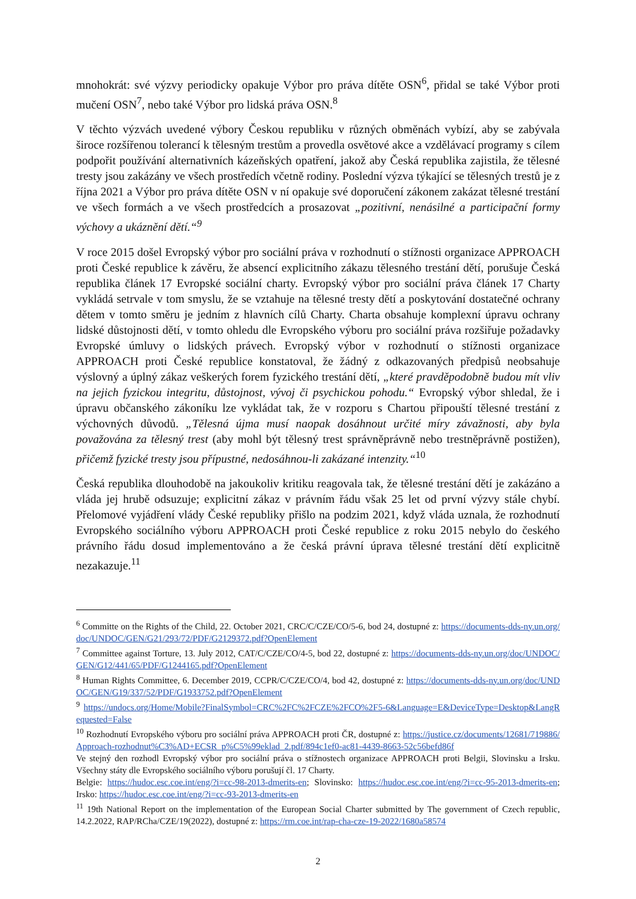mnohokrát: své výzvy periodicky opakuje Výbor pro práva dítěte OSN<sup>6</sup>, přidal se také Výbor proti mučení OSN<sup>7</sup>, nebo také Výbor pro lidská práva OSN.<sup>8</sup>
V těchto výzvách uvedené výbory Českou republiku v různých obměnách vybízí, aby se zabývala široce rozšířenou tolerancí k tělesným trestům a provedla osvětové akce a vzdělávací programy s cílem podpořit používání alternativních kázeňských opatření, jakož aby Česká republika zajistila, že tělesné tresty jsou zakázány ve všech prostředích včetně rodiny. Poslední výzva týkající se tělesných trestů je z října 2021 a Výbor pro práva dítěte OSN v ní opakuje své doporučení zákonem zakázat tělesné trestání ve všech formách a ve všech prostředcích a prosazovat „pozitivní, nenásilné a participační formy výchovy a ukáznění dětí.“<sup>9</sup>
V roce 2015 došel Evropský výbor pro sociální práva v rozhodnutí o stížnosti organizace APPROACH proti České republice k závěru, že absencí explicitního zákazu tělesného trestání dětí, porušuje Česká republika článek 17 Evropské sociální charty. Evropský výbor pro sociální práva článek 17 Charty vykládá setrvale v tom smyslu, že se vztahuje na tělesné tresty dětí a poskytování dostatečné ochrany dětem v tomto směru je jedním z hlavních cílů Charty. Charta obsahuje komplexní úpravu ochrany lidské důstojnosti dětí, v tomto ohledu dle Evropského výboru pro sociální práva rozšiřuje požadavky Evropské úmluvy o lidských právech. Evropský výbor v rozhodnutí o stížnosti organizace APPROACH proti České republice konstatoval, že žádný z odkazovaných předpisů neobsahuje výslovný a úplný zákaz veškerých forem fyzického trestání dětí, „které pravděpodobně budou mít vliv na jejich fyzickou integritu, důstojnost, vývoj či psychickou pohodu.“ Evropský výbor shledal, že i úpravu občanského zákoníku lze vykládat tak, že v rozporu s Chartou připouští tělesné trestání z výchovných důvodů. „Tělesná újma musí naopak dosáhnout určité míry závažnosti, aby byla považována za tělesný trest (aby mohl být tělesný trest správněprávně nebo trestněprávně postižen), přičemž fyzické tresty jsou přípustné, nedosáhnou-li zakázané intenzity.“<sup>10</sup>
Česká republika dlouhodobě na jakoukoliv kritiku reagovala tak, že tělesné trestání dětí je zakázáno a vláda jej hrubě odsuzuje; explicitní zákaz v právním řádu však 25 let od první výzvy stále chybí. Přelomové vyjádření vlády České republiky přišlo na podzim 2021, když vláda uznala, že rozhodnutí Evropského sociálního výboru APPROACH proti České republice z roku 2015 nebylo do českého právního řádu dosud implementováno a že česká právní úprava tělesné trestání dětí explicitně nezakazuje.<sup>11</sup>
<sup>6</sup> Committe on the Rights of the Child, 22. October 2021, CRC/C/CZE/CO/5-6, bod 24, dostupné z: https://documents-dds-ny.un.org/doc/UNDOC/GEN/G21/293/72/PDF/G2129372.pdf?OpenElement
<sup>7</sup> Committee against Torture, 13. July 2012, CAT/C/CZE/CO/4-5, bod 22, dostupné z: https://documents-dds-ny.un.org/doc/UNDOC/GEN/G12/441/65/PDF/G1244165.pdf?OpenElement
<sup>8</sup> Human Rights Committee, 6. December 2019, CCPR/C/CZE/CO/4, bod 42, dostupné z: https://documents-dds-ny.un.org/doc/UNDOC/GEN/G19/337/52/PDF/G1933752.pdf?OpenElement
<sup>9</sup> https://undocs.org/Home/Mobile?FinalSymbol=CRC%2FC%2FCZE%2FCO%2F5-6&Language=E&DeviceType=Desktop&LangRequested=False
<sup>10</sup> Rozhodnutí Evropského výboru pro sociální práva APPROACH proti ČR, dostupné z: https://justice.cz/documents/12681/719886/Approach-rozhodnut%C3%AD+ECSR_p%C5%99eklad_2.pdf/894c1ef0-ac81-4439-8663-52c56befd86f
Ve stejný den rozhodl Evropský výbor pro sociální práva o stížnostech organizace APPROACH proti Belgii, Slovinsku a Irsku. Všechny státy dle Evropského sociálního výboru porušují čl. 17 Charty.
Belgie: https://hudoc.esc.coe.int/eng/?i=cc-98-2013-dmerits-en; Slovinsko: https://hudoc.esc.coe.int/eng/?i=cc-95-2013-dmerits-en; Irsko: https://hudoc.esc.coe.int/eng/?i=cc-93-2013-dmerits-en
<sup>11</sup> 19th National Report on the implementation of the European Social Charter submitted by The government of Czech republic, 14.2.2022, RAP/RCha/CZE/19(2022), dostupné z: https://rm.coe.int/rap-cha-cze-19-2022/1680a58574
2